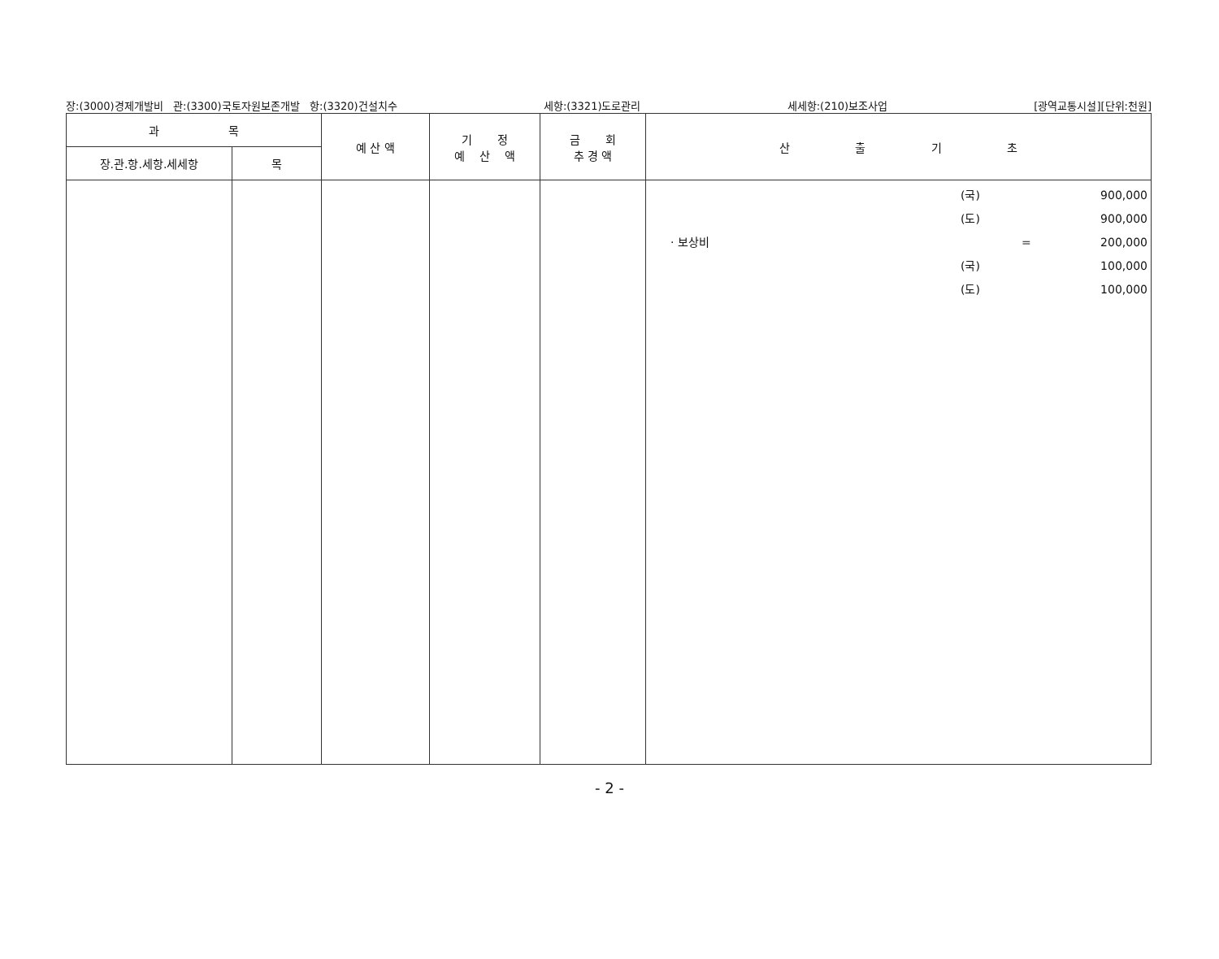장:(3000)경제개발비 관:(3300)국토자원보존개발 항:(3320)건설치수 세항:(3321)도로관리 세세항:(210)보조사업 [광역교통시설][단위:천원]
| 과 목 | | 예 산 액 | 기 정 예 산 액 | 금 회 추 경 액 | 산 출 기 초 |
| --- | --- | --- | --- | --- | --- |
| 장.관.항.세항.세세항 | 목 | | | | |
| | | | | | (국) 900,000 (도) 900,000 · 보상비 = 200,000 (국) 100,000 (도) 100,000 |
- 2 -